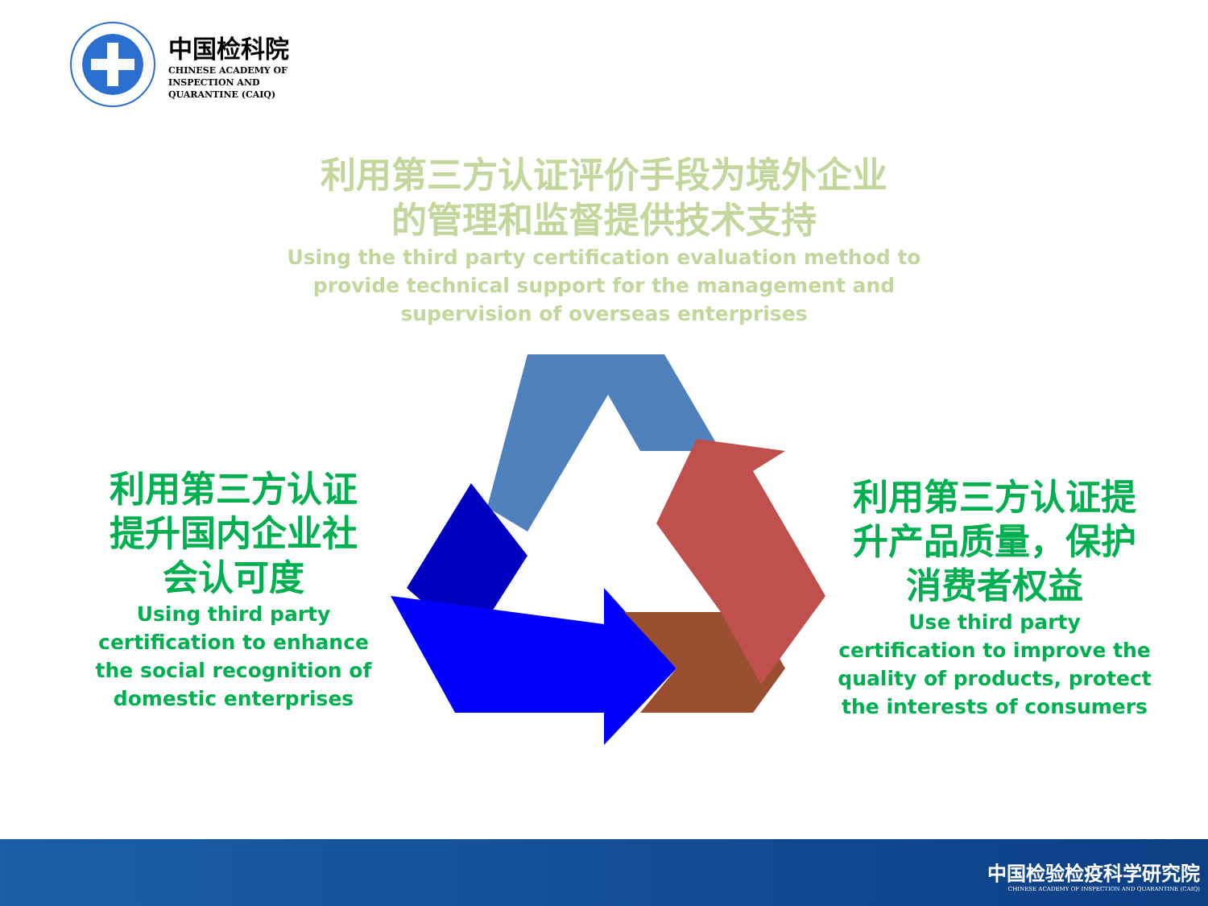中国检科院
CHINESE ACADEMY OF
INSPECTION AND
QUARANTINE (CAIQ)
利用第三方认证评价手段为境外企业
的管理和监督提供技术支持
Using the third party certification evaluation method to provide technical support for the management and supervision of overseas enterprises
利用第三方认证
提升国内企业社
会认可度
Using third party certification to enhance the social recognition of domestic enterprises
利用第三方认证提
升产品质量，保护
消费者权益
Use third party certification to improve the quality of products, protect the interests of consumers
中国检验检疫科学研究院
CHINESE ACADEMY OF INSPECTION AND QUARANTINE (CAIQ)